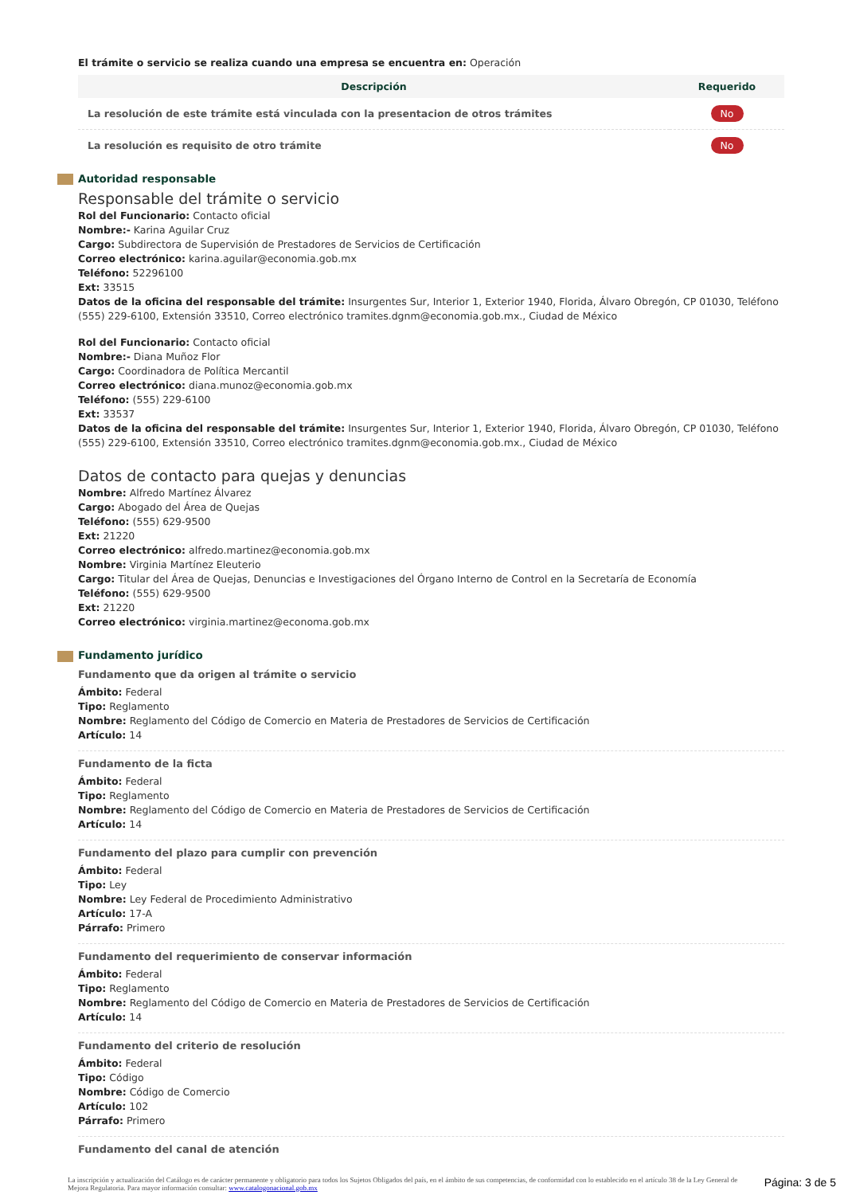El trámite o servicio se realiza cuando una empresa se encuentra en: Operación
| Descripción | Requerido |
| --- | --- |
| La resolución de este trámite está vinculada con la presentacion de otros trámites | No |
| La resolución es requisito de otro trámite | No |
Autoridad responsable
Responsable del trámite o servicio
Rol del Funcionario: Contacto oficial
Nombre:- Karina Aguilar Cruz
Cargo: Subdirectora de Supervisión de Prestadores de Servicios de Certificación
Correo electrónico: karina.aguilar@economia.gob.mx
Teléfono: 52296100
Ext: 33515
Datos de la oficina del responsable del trámite: Insurgentes Sur, Interior 1, Exterior 1940, Florida, Álvaro Obregón, CP 01030, Teléfono (555) 229-6100, Extensión 33510, Correo electrónico tramites.dgnm@economia.gob.mx., Ciudad de México
Rol del Funcionario: Contacto oficial
Nombre:- Diana Muñoz Flor
Cargo: Coordinadora de Política Mercantil
Correo electrónico: diana.munoz@economia.gob.mx
Teléfono: (555) 229-6100
Ext: 33537
Datos de la oficina del responsable del trámite: Insurgentes Sur, Interior 1, Exterior 1940, Florida, Álvaro Obregón, CP 01030, Teléfono (555) 229-6100, Extensión 33510, Correo electrónico tramites.dgnm@economia.gob.mx., Ciudad de México
Datos de contacto para quejas y denuncias
Nombre: Alfredo Martínez Álvarez
Cargo: Abogado del Área de Quejas
Teléfono: (555) 629-9500
Ext: 21220
Correo electrónico: alfredo.martinez@economia.gob.mx
Nombre: Virginia Martínez Eleuterio
Cargo: Titular del Área de Quejas, Denuncias e Investigaciones del Órgano Interno de Control en la Secretaría de Economía
Teléfono: (555) 629-9500
Ext: 21220
Correo electrónico: virginia.martinez@economa.gob.mx
Fundamento jurídico
Fundamento que da origen al trámite o servicio
Ámbito: Federal
Tipo: Reglamento
Nombre: Reglamento del Código de Comercio en Materia de Prestadores de Servicios de Certificación
Artículo: 14
Fundamento de la ficta
Ámbito: Federal
Tipo: Reglamento
Nombre: Reglamento del Código de Comercio en Materia de Prestadores de Servicios de Certificación
Artículo: 14
Fundamento del plazo para cumplir con prevención
Ámbito: Federal
Tipo: Ley
Nombre: Ley Federal de Procedimiento Administrativo
Artículo: 17-A
Párrafo: Primero
Fundamento del requerimiento de conservar información
Ámbito: Federal
Tipo: Reglamento
Nombre: Reglamento del Código de Comercio en Materia de Prestadores de Servicios de Certificación
Artículo: 14
Fundamento del criterio de resolución
Ámbito: Federal
Tipo: Código
Nombre: Código de Comercio
Artículo: 102
Párrafo: Primero
Fundamento del canal de atención
La inscripción y actualización del Catálogo es de carácter permanente y obligatorio para todos los Sujetos Obligados del país, en el ámbito de sus competencias, de conformidad con lo establecido en el artículo 38 de la Ley General de Mejora Regulatoria. Para mayor información consultar: www.catalogonacional.gob.mx
Página: 3 de 5